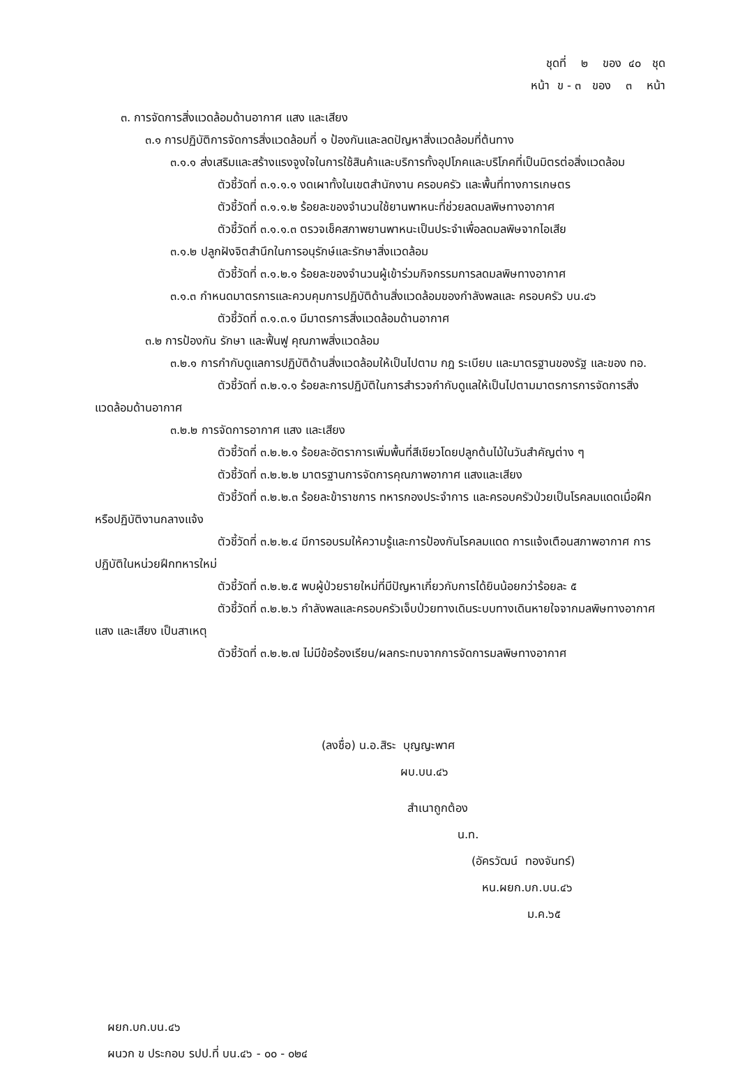ชุดที่ ๒ ของ ๔๐ ชุด
หน้า ข - ๓ ของ ๓ หน้า
๓. การจัดการสิ่งแวดล้อมด้านอากาศ แสง และเสียง
๓.๑ การปฏิบัติการจัดการสิ่งแวดล้อมที่ ๑ ป้องกันและลดปัญหาสิ่งแวดล้อมที่ต้นทาง
๓.๑.๑ ส่งเสริมและสร้างแรงจูงใจในการใช้สินค้าและบริการทั้งอุปโภคและบริโภคที่เป็นมิตรต่อสิ่งแวดล้อม
ตัวชี้วัดที่ ๓.๑.๑.๑ งดเผาทั้งในเขตสำนักงาน ครอบครัว และพื้นที่ทางการเกษตร
ตัวชี้วัดที่ ๓.๑.๑.๒ ร้อยละของจำนวนใช้ยานพาหนะที่ช่วยลดมลพิษทางอากาศ
ตัวชี้วัดที่ ๓.๑.๑.๓ ตรวจเช็คสภาพยานพาหนะเป็นประจำเพื่อลดมลพิษจากไอเสีย
๓.๑.๒ ปลูกฝังจิตสำนึกในการอนุรักษ์และรักษาสิ่งแวดล้อม
ตัวชี้วัดที่ ๓.๑.๒.๑ ร้อยละของจำนวนผู้เข้าร่วมกิจกรรมการลดมลพิษทางอากาศ
๓.๑.๓ กำหนดมาตรการและควบคุมการปฏิบัติด้านสิ่งแวดล้อมของกำลังพลและ ครอบครัว บน.๔๖
ตัวชี้วัดที่ ๓.๑.๓.๑ มีมาตรการสิ่งแวดล้อมด้านอากาศ
๓.๒ การป้องกัน รักษา และฟื้นฟู คุณภาพสิ่งแวดล้อม
๓.๒.๑ การกำกับดูแลการปฏิบัติด้านสิ่งแวดล้อมให้เป็นไปตาม กฎ ระเบียบ และมาตรฐานของรัฐ และของ ทอ.
ตัวชี้วัดที่ ๓.๒.๑.๑ ร้อยละการปฏิบัติในการสำรวจกำกับดูแลให้เป็นไปตามมาตรการการจัดการสิ่งแวดล้อมด้านอากาศ
๓.๒.๒ การจัดการอากาศ แสง และเสียง
ตัวชี้วัดที่ ๓.๒.๒.๑ ร้อยละอัตราการเพิ่มพื้นที่สีเขียวโดยปลูกต้นไม้ในวันสำคัญต่าง ๆ
ตัวชี้วัดที่ ๓.๒.๒.๒ มาตรฐานการจัดการคุณภาพอากาศ แสงและเสียง
ตัวชี้วัดที่ ๓.๒.๒.๓ ร้อยละข้าราชการ ทหารกองประจำการ และครอบครัวป่วยเป็นโรคลมแดดเมื่อฝึกหรือปฏิบัติงานกลางแจ้ง
ตัวชี้วัดที่ ๓.๒.๒.๔ มีการอบรมให้ความรู้และการป้องกันโรคลมแดด การแจ้งเตือนสภาพอากาศ การปฏิบัติในหน่วยฝึกทหารใหม่
ตัวชี้วัดที่ ๓.๒.๒.๕ พบผู้ป่วยรายใหม่ที่มีปัญหาเกี่ยวกับการได้ยินน้อยกว่าร้อยละ ๕
ตัวชี้วัดที่ ๓.๒.๒.๖ กำลังพลและครอบครัวเจ็บป่วยทางเดินระบบทางเดินหายใจจากมลพิษทางอากาศ แสง และเสียง เป็นสาเหตุ
ตัวชี้วัดที่ ๓.๒.๒.๗ ไม่มีข้อร้องเรียน/ผลกระทบจากการจัดการมลพิษทางอากาศ
(ลงชื่อ) น.อ.สิระ บุญญะพาศ
ผบ.บน.๔๖
สำเนาถูกต้อง
น.ท.
(อัครวัฒน์ ทองจันทร์)
หน.ผยก.บก.บน.๔๖
ม.ค.๖๕
ผยก.บก.บน.๔๖
ผนวก ข ประกอบ รปป.ที่ บน.๔๖ - ๐๐ - ๐๒๔